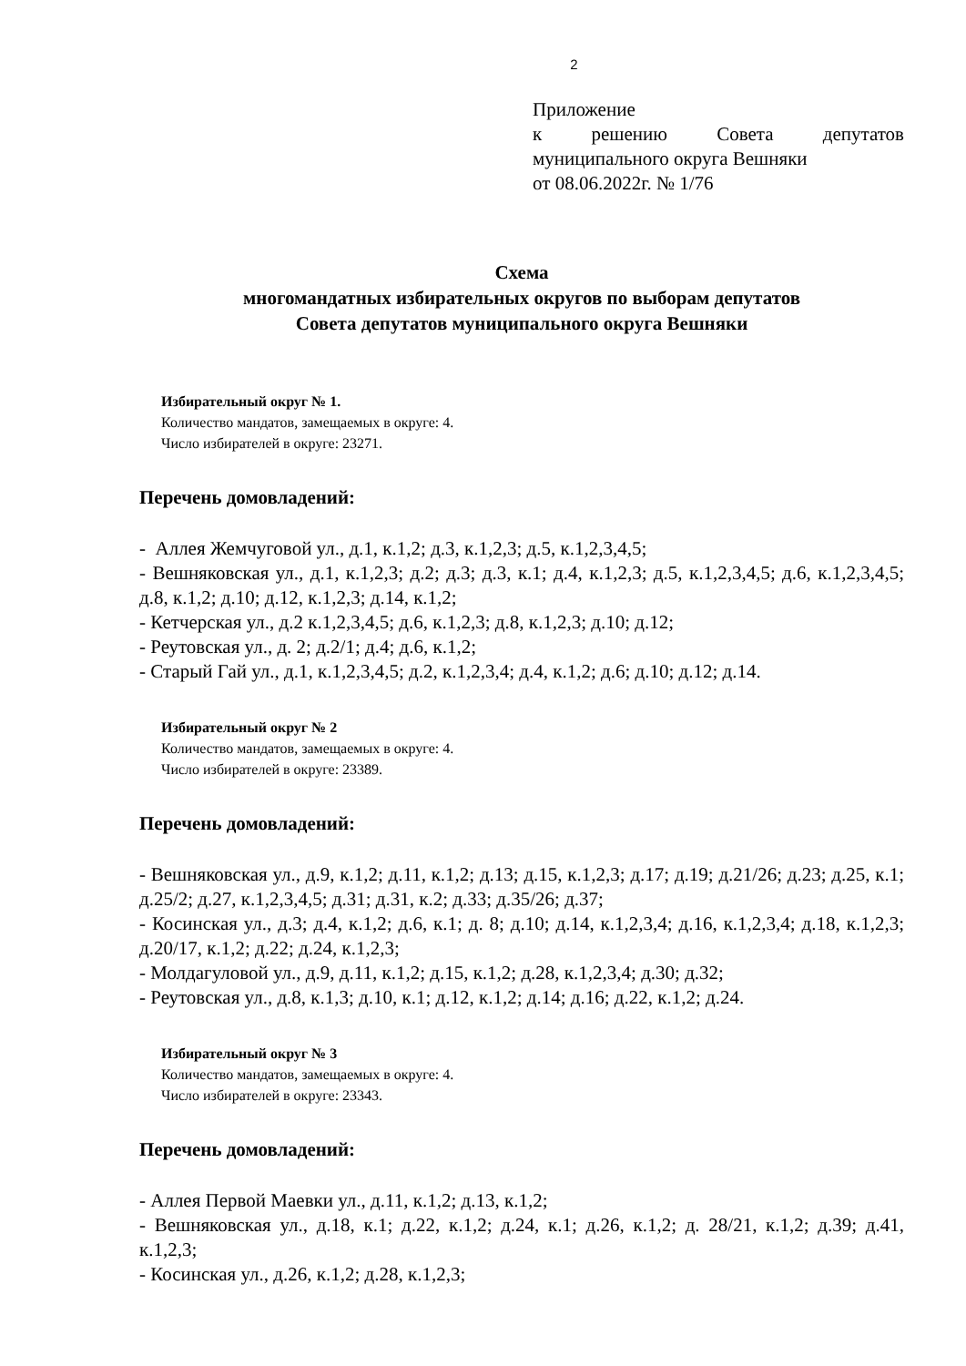2
Приложение
к решению Совета депутатов муниципального округа Вешняки
от 08.06.2022г. № 1/76
Схема
многомандатных избирательных округов по выборам депутатов
Совета депутатов муниципального округа Вешняки
Избирательный округ № 1.
Количество мандатов, замещаемых в округе: 4.
Число избирателей в округе: 23271.
Перечень домовладений:
- Аллея Жемчуговой ул., д.1, к.1,2; д.3, к.1,2,3; д.5, к.1,2,3,4,5;
- Вешняковская ул., д.1, к.1,2,3; д.2; д.3; д.3, к.1; д.4, к.1,2,3; д.5, к.1,2,3,4,5; д.6, к.1,2,3,4,5; д.8, к.1,2; д.10; д.12, к.1,2,3; д.14, к.1,2;
- Кетчерская ул., д.2 к.1,2,3,4,5; д.6, к.1,2,3; д.8, к.1,2,3; д.10; д.12;
- Реутовская ул., д. 2; д.2/1; д.4; д.6, к.1,2;
- Старый Гай ул., д.1, к.1,2,3,4,5; д.2, к.1,2,3,4; д.4, к.1,2; д.6; д.10; д.12; д.14.
Избирательный округ № 2
Количество мандатов, замещаемых в округе: 4.
Число избирателей в округе: 23389.
Перечень домовладений:
- Вешняковская ул., д.9, к.1,2; д.11, к.1,2; д.13; д.15, к.1,2,3; д.17; д.19; д.21/26; д.23; д.25, к.1; д.25/2; д.27, к.1,2,3,4,5; д.31; д.31, к.2; д.33; д.35/26; д.37;
- Косинская ул., д.3; д.4, к.1,2; д.6, к.1; д. 8; д.10; д.14, к.1,2,3,4; д.16, к.1,2,3,4; д.18, к.1,2,3; д.20/17, к.1,2; д.22; д.24, к.1,2,3;
- Молдагуловой ул., д.9, д.11, к.1,2; д.15, к.1,2; д.28, к.1,2,3,4; д.30; д.32;
- Реутовская ул., д.8, к.1,3; д.10, к.1; д.12, к.1,2; д.14; д.16; д.22, к.1,2; д.24.
Избирательный округ № 3
Количество мандатов, замещаемых в округе: 4.
Число избирателей в округе: 23343.
Перечень домовладений:
- Аллея Первой Маевки ул., д.11, к.1,2; д.13, к.1,2;
- Вешняковская ул., д.18, к.1; д.22, к.1,2; д.24, к.1; д.26, к.1,2; д. 28/21, к.1,2; д.39; д.41, к.1,2,3;
- Косинская ул., д.26, к.1,2; д.28, к.1,2,3;